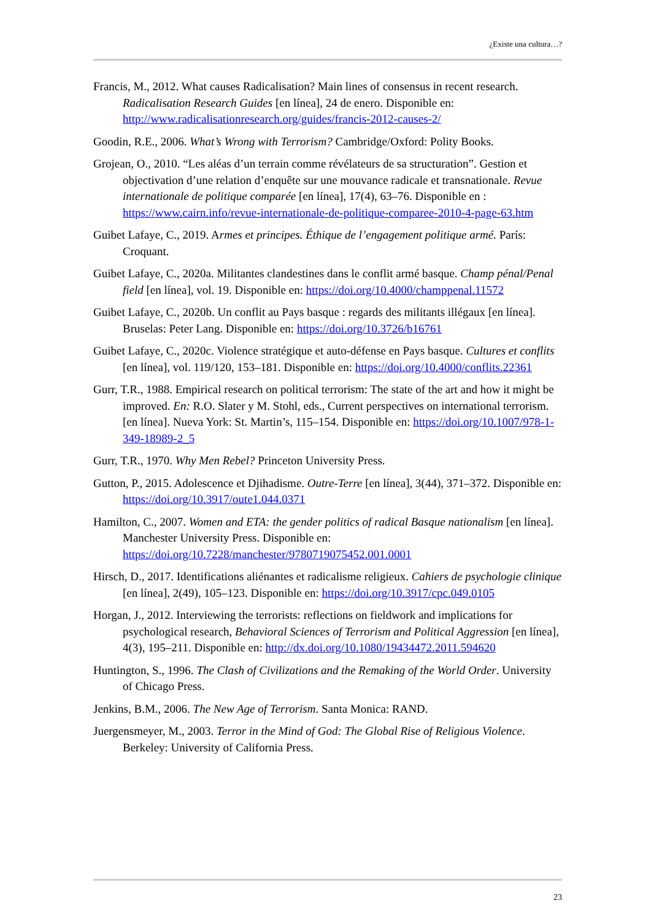¿Existe una cultura…?
Francis, M., 2012. What causes Radicalisation? Main lines of consensus in recent research. Radicalisation Research Guides [en línea], 24 de enero. Disponible en: http://www.radicalisationresearch.org/guides/francis-2012-causes-2/
Goodin, R.E., 2006. What’s Wrong with Terrorism? Cambridge/Oxford: Polity Books.
Grojean, O., 2010. “Les aléas d’un terrain comme révélateurs de sa structuration”. Gestion et objectivation d’une relation d’enquête sur une mouvance radicale et transnationale. Revue internationale de politique comparée [en línea], 17(4), 63–76. Disponible en : https://www.cairn.info/revue-internationale-de-politique-comparee-2010-4-page-63.htm
Guibet Lafaye, C., 2019. Armes et principes. Éthique de l’engagement politique armé. París: Croquant.
Guibet Lafaye, C., 2020a. Militantes clandestines dans le conflit armé basque. Champ pénal/Penal field [en línea], vol. 19. Disponible en: https://doi.org/10.4000/champpenal.11572
Guibet Lafaye, C., 2020b. Un conflit au Pays basque : regards des militants illégaux [en línea]. Bruselas: Peter Lang. Disponible en: https://doi.org/10.3726/b16761
Guibet Lafaye, C., 2020c. Violence stratégique et auto-défense en Pays basque. Cultures et conflits [en línea], vol. 119/120, 153–181. Disponible en: https://doi.org/10.4000/conflits.22361
Gurr, T.R., 1988. Empirical research on political terrorism: The state of the art and how it might be improved. En: R.O. Slater y M. Stohl, eds., Current perspectives on international terrorism. [en línea]. Nueva York: St. Martin’s, 115–154. Disponible en: https://doi.org/10.1007/978-1-349-18989-2_5
Gurr, T.R., 1970. Why Men Rebel? Princeton University Press.
Gutton, P., 2015. Adolescence et Djihadisme. Outre-Terre [en línea], 3(44), 371–372. Disponible en: https://doi.org/10.3917/oute1.044.0371
Hamilton, C., 2007. Women and ETA: the gender politics of radical Basque nationalism [en línea]. Manchester University Press. Disponible en: https://doi.org/10.7228/manchester/9780719075452.001.0001
Hirsch, D., 2017. Identifications aliénantes et radicalisme religieux. Cahiers de psychologie clinique [en línea], 2(49), 105–123. Disponible en: https://doi.org/10.3917/cpc.049.0105
Horgan, J., 2012. Interviewing the terrorists: reflections on fieldwork and implications for psychological research, Behavioral Sciences of Terrorism and Political Aggression [en línea], 4(3), 195–211. Disponible en: http://dx.doi.org/10.1080/19434472.2011.594620
Huntington, S., 1996. The Clash of Civilizations and the Remaking of the World Order. University of Chicago Press.
Jenkins, B.M., 2006. The New Age of Terrorism. Santa Monica: RAND.
Juergensmeyer, M., 2003. Terror in the Mind of God: The Global Rise of Religious Violence. Berkeley: University of California Press.
23